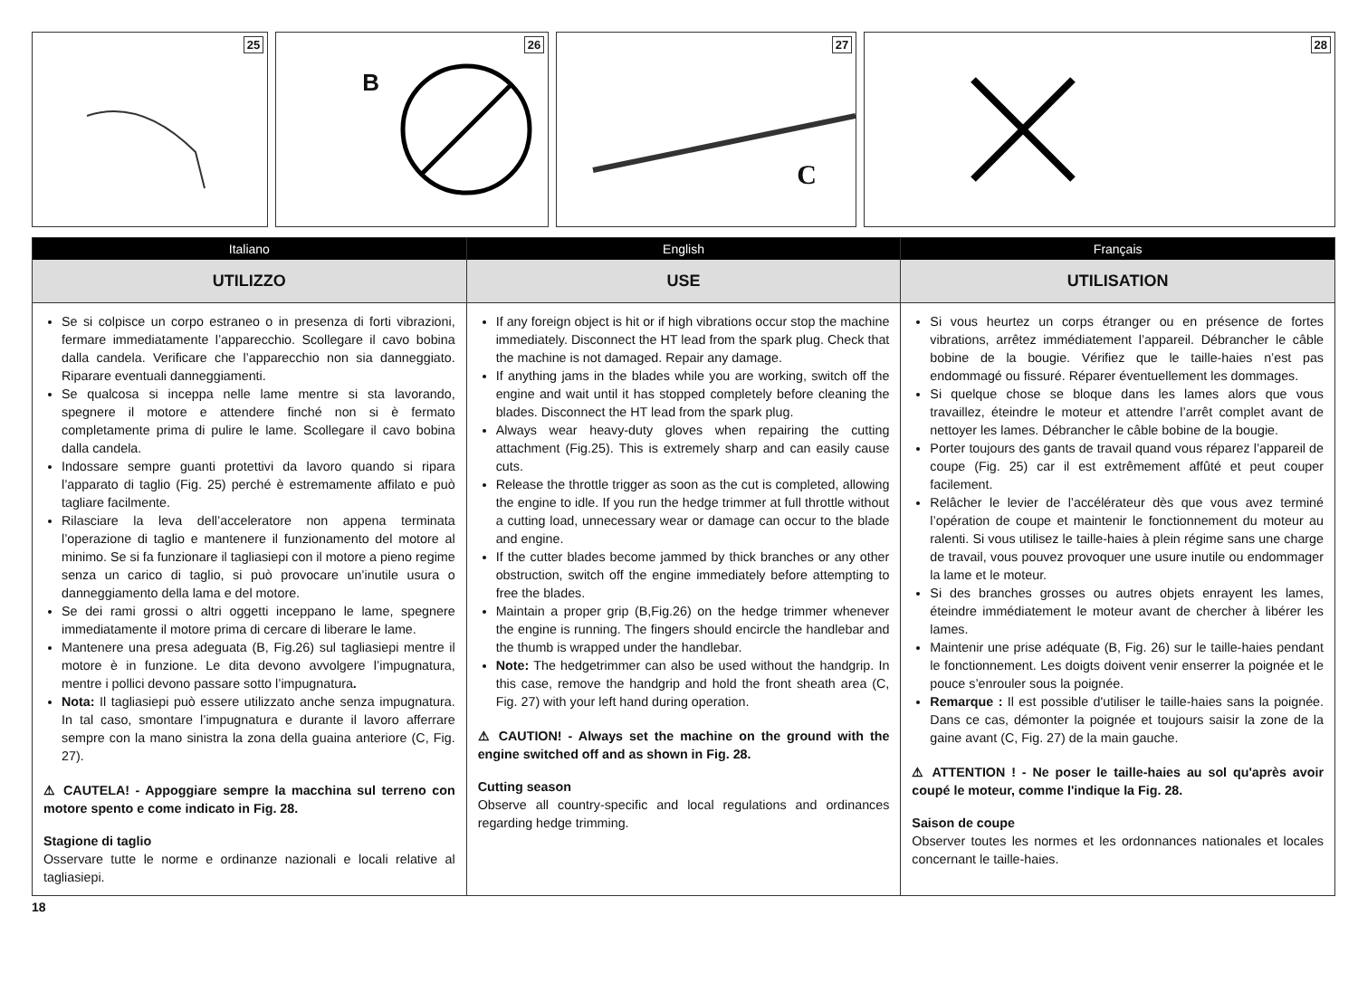25 26
B
27
C
28
Italiano
UTILIZZO
Se si colpisce un corpo estraneo o in presenza di forti vibrazioni, fermare immediatamente l’apparecchio. Scollegare il cavo bobina dalla candela. Verificare che l’apparecchio non sia danneggiato. Riparare eventuali danneggiamenti.
Se qualcosa si inceppa nelle lame mentre si sta lavorando, spegnere il motore e attendere finché non si è fermato completamente prima di pulire le lame. Scollegare il cavo bobina dalla candela.
Indossare sempre guanti protettivi da lavoro quando si ripara l’apparato di taglio (Fig. 25) perché è estremamente affilato e può tagliare facilmente.
Rilasciare la leva dell’acceleratore non appena terminata l’operazione di taglio e mantenere il funzionamento del motore al minimo. Se si fa funzionare il tagliasiepi con il motore a pieno regime senza un carico di taglio, si può provocare un’inutile usura o danneggiamento della lama e del motore.
Se dei rami grossi o altri oggetti inceppano le lame, spegnere immediatamente il motore prima di cercare di liberare le lame.
Mantenere una presa adeguata (B, Fig.26) sul tagliasiepi mentre il motore è in funzione. Le dita devono avvolgere l’impugnatura, mentre i pollici devono passare sotto l’impugnatura.
Nota: Il tagliasiepi può essere utilizzato anche senza impugnatura. In tal caso, smontare l’impugnatura e durante il lavoro afferrare sempre con la mano sinistra la zona della guaina anteriore (C, Fig. 27).
⚠ CAUTELA! - Appoggiare sempre la macchina sul terreno con motore spento e come indicato in Fig. 28.
Stagione di taglio
Osservare tutte le norme e ordinanze nazionali e locali relative al tagliasiepi.
English
USE
If any foreign object is hit or if high vibrations occur stop the machine immediately. Disconnect the HT lead from the spark plug. Check that the machine is not damaged. Repair any damage.
If anything jams in the blades while you are working, switch off the engine and wait until it has stopped completely before cleaning the blades. Disconnect the HT lead from the spark plug.
Always wear heavy-duty gloves when repairing the cutting attachment (Fig.25). This is extremely sharp and can easily cause cuts.
Release the throttle trigger as soon as the cut is completed, allowing the engine to idle. If you run the hedge trimmer at full throttle without a cutting load, unnecessary wear or damage can occur to the blade and engine.
If the cutter blades become jammed by thick branches or any other obstruction, switch off the engine immediately before attempting to free the blades.
Maintain a proper grip (B,Fig.26) on the hedge trimmer whenever the engine is running. The fingers should encircle the handlebar and the thumb is wrapped under the handlebar.
Note: The hedgetrimmer can also be used without the handgrip. In this case, remove the handgrip and hold the front sheath area (C, Fig. 27) with your left hand during operation.
⚠ CAUTION! - Always set the machine on the ground with the engine switched off and as shown in Fig. 28.
Cutting season
Observe all country-specific and local regulations and ordinances regarding hedge trimming.
Français
UTILISATION
Si vous heurtez un corps étranger ou en présence de fortes vibrations, arrêtez immédiatement l’appareil. Débrancher le câble bobine de la bougie. Vérifiez que le taille-haies n’est pas endommagé ou fissuré. Réparer éventuellement les dommages.
Si quelque chose se bloque dans les lames alors que vous travaillez, éteindre le moteur et attendre l’arrêt complet avant de nettoyer les lames. Débrancher le câble bobine de la bougie.
Porter toujours des gants de travail quand vous réparez l’appareil de coupe (Fig. 25) car il est extrêmement affûté et peut couper facilement.
Relâcher le levier de l’accélérateur dès que vous avez terminé l’opération de coupe et maintenir le fonctionnement du moteur au ralenti. Si vous utilisez le taille-haies à plein régime sans une charge de travail, vous pouvez provoquer une usure inutile ou endommager la lame et le moteur.
Si des branches grosses ou autres objets enrayent les lames, éteindre immédiatement le moteur avant de chercher à libérer les lames.
Maintenir une prise adéquate (B, Fig. 26) sur le taille-haies pendant le fonctionnement. Les doigts doivent venir enserrer la poignée et le pouce s’enrouler sous la poignée.
Remarque : Il est possible d'utiliser le taille-haies sans la poignée. Dans ce cas, démonter la poignée et toujours saisir la zone de la gaine avant (C, Fig. 27) de la main gauche.
⚠ ATTENTION ! - Ne poser le taille-haies au sol qu'après avoir coupé le moteur, comme l'indique la Fig. 28.
Saison de coupe
Observer toutes les normes et les ordonnances nationales et locales concernant le taille-haies.
18